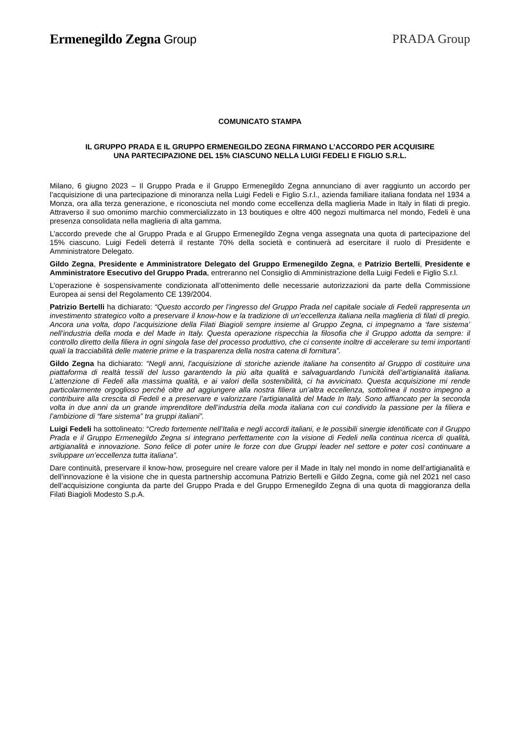Ermenegildo Zegna Group PRADA Group
COMUNICATO STAMPA
IL GRUPPO PRADA E IL GRUPPO ERMENEGILDO ZEGNA FIRMANO L’ACCORDO PER ACQUISIRE
UNA PARTECIPAZIONE DEL 15% CIASCUNO NELLA LUIGI FEDELI E FIGLIO S.R.L.
Milano, 6 giugno 2023 – Il Gruppo Prada e il Gruppo Ermenegildo Zegna annunciano di aver raggiunto un accordo per l’acquisizione di una partecipazione di minoranza nella Luigi Fedeli e Figlio S.r.l., azienda familiare italiana fondata nel 1934 a Monza, ora alla terza generazione, e riconosciuta nel mondo come eccellenza della maglieria Made in Italy in filati di pregio. Attraverso il suo omonimo marchio commercializzato in 13 boutiques e oltre 400 negozi multimarca nel mondo, Fedeli è una presenza consolidata nella maglieria di alta gamma.
L’accordo prevede che al Gruppo Prada e al Gruppo Ermenegildo Zegna venga assegnata una quota di partecipazione del 15% ciascuno. Luigi Fedeli deterrà il restante 70% della società e continuerà ad esercitare il ruolo di Presidente e Amministratore Delegato.
Gildo Zegna, Presidente e Amministratore Delegato del Gruppo Ermenegildo Zegna, e Patrizio Bertelli, Presidente e Amministratore Esecutivo del Gruppo Prada, entreranno nel Consiglio di Amministrazione della Luigi Fedeli e Figlio S.r.l.
L’operazione è sospensivamente condizionata all’ottenimento delle necessarie autorizzazioni da parte della Commissione Europea ai sensi del Regolamento CE 139/2004.
Patrizio Bertelli ha dichiarato: “Questo accordo per l’ingresso del Gruppo Prada nel capitale sociale di Fedeli rappresenta un investimento strategico volto a preservare il know-how e la tradizione di un’eccellenza italiana nella maglieria di filati di pregio. Ancora una volta, dopo l’acquisizione della Filati Biagioli sempre insieme al Gruppo Zegna, ci impegnamo a ‘fare sistema’ nell’industria della moda e del Made in Italy. Questa operazione rispecchia la filosofia che il Gruppo adotta da sempre: il controllo diretto della filiera in ogni singola fase del processo produttivo, che ci consente inoltre di accelerare su temi importanti quali la tracciabilità delle materie prime e la trasparenza della nostra catena di fornitura”.
Gildo Zegna ha dichiarato: “Negli anni, l'acquisizione di storiche aziende italiane ha consentito al Gruppo di costituire una piattaforma di realtà tessili del lusso garantendo la più alta qualità e salvaguardando l’unicità dell’artigianalità italiana. L’attenzione di Fedeli alla massima qualità, e ai valori della sostenibilità, ci ha avvicinato. Questa acquisizione mi rende particolarmente orgoglioso perché oltre ad aggiungere alla nostra filiera un’altra eccellenza, sottolinea il nostro impegno a contribuire alla crescita di Fedeli e a preservare e valorizzare l’artigianalità del Made In Italy. Sono affiancato per la seconda volta in due anni da un grande imprenditore dell’industria della moda italiana con cui condivido la passione per la filiera e l’ambizione di “fare sistema” tra gruppi italiani”.
Luigi Fedeli ha sottolineato: “Credo fortemente nell’Italia e negli accordi italiani, e le possibili sinergie identificate con il Gruppo Prada e il Gruppo Ermenegildo Zegna si integrano perfettamente con la visione di Fedeli nella continua ricerca di qualità, artigianalità e innovazione. Sono felice di poter unire le forze con due Gruppi leader nel settore e poter così continuare a sviluppare un’eccellenza tutta italiana”.
Dare continuità, preservare il know-how, proseguire nel creare valore per il Made in Italy nel mondo in nome dell’artigianalità e dell’innovazione è la visione che in questa partnership accomuna Patrizio Bertelli e Gildo Zegna, come già nel 2021 nel caso dell’acquisizione congiunta da parte del Gruppo Prada e del Gruppo Ermenegildo Zegna di una quota di maggioranza della Filati Biagioli Modesto S.p.A.